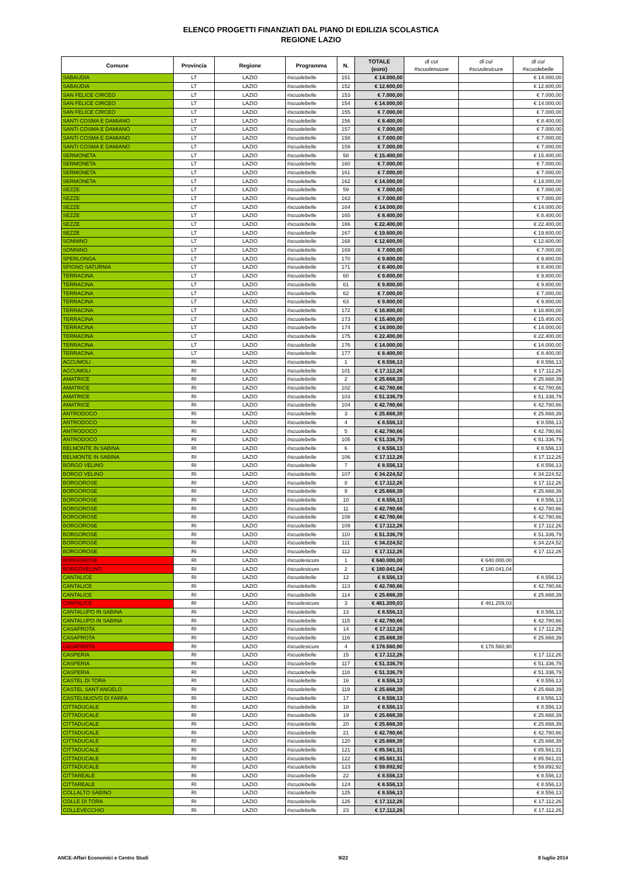ELENCO PROGETTI FINANZIATI DAL PIANO DI EDILIZIA SCOLASTICA
REGIONE LAZIO
| Comune | Provincia | Regione | Programma | N. | TOTALE (euro) | di cui #scuolenuove | di cui #scuolesicure | di cui #scuolebelle |
| --- | --- | --- | --- | --- | --- | --- | --- | --- |
| SABAUDIA | LT | LAZIO | #scuolebelle | 151 | € 14.000,00 | | | € 14.000,00 |
| SABAUDIA | LT | LAZIO | #scuolebelle | 152 | € 12.600,00 | | | € 12.600,00 |
| SAN FELICE CIRCEO | LT | LAZIO | #scuolebelle | 153 | € 7.000,00 | | | € 7.000,00 |
| SAN FELICE CIRCEO | LT | LAZIO | #scuolebelle | 154 | € 14.000,00 | | | € 14.000,00 |
| SAN FELICE CIRCEO | LT | LAZIO | #scuolebelle | 155 | € 7.000,00 | | | € 7.000,00 |
| SANTI COSMA E DAMIANO | LT | LAZIO | #scuolebelle | 156 | € 8.400,00 | | | € 8.400,00 |
| SANTI COSMA E DAMIANO | LT | LAZIO | #scuolebelle | 157 | € 7.000,00 | | | € 7.000,00 |
| SANTI COSMA E DAMIANO | LT | LAZIO | #scuolebelle | 158 | € 7.000,00 | | | € 7.000,00 |
| SANTI COSMA E DAMIANO | LT | LAZIO | #scuolebelle | 159 | € 7.000,00 | | | € 7.000,00 |
| SERMONETA | LT | LAZIO | #scuolebelle | 58 | € 15.400,00 | | | € 15.400,00 |
| SERMONETA | LT | LAZIO | #scuolebelle | 160 | € 7.000,00 | | | € 7.000,00 |
| SERMONETA | LT | LAZIO | #scuolebelle | 161 | € 7.000,00 | | | € 7.000,00 |
| SERMONETA | LT | LAZIO | #scuolebelle | 162 | € 14.000,00 | | | € 14.000,00 |
| SEZZE | LT | LAZIO | #scuolebelle | 59 | € 7.000,00 | | | € 7.000,00 |
| SEZZE | LT | LAZIO | #scuolebelle | 163 | € 7.000,00 | | | € 7.000,00 |
| SEZZE | LT | LAZIO | #scuolebelle | 164 | € 14.000,00 | | | € 14.000,00 |
| SEZZE | LT | LAZIO | #scuolebelle | 165 | € 8.400,00 | | | € 8.400,00 |
| SEZZE | LT | LAZIO | #scuolebelle | 166 | € 22.400,00 | | | € 22.400,00 |
| SEZZE | LT | LAZIO | #scuolebelle | 167 | € 19.600,00 | | | € 19.600,00 |
| SONNINO | LT | LAZIO | #scuolebelle | 168 | € 12.600,00 | | | € 12.600,00 |
| SONNINO | LT | LAZIO | #scuolebelle | 169 | € 7.000,00 | | | € 7.000,00 |
| SPERLONGA | LT | LAZIO | #scuolebelle | 170 | € 9.800,00 | | | € 9.800,00 |
| SPIGNO SATURNIA | LT | LAZIO | #scuolebelle | 171 | € 8.400,00 | | | € 8.400,00 |
| TERRACINA | LT | LAZIO | #scuolebelle | 60 | € 9.800,00 | | | € 9.800,00 |
| TERRACINA | LT | LAZIO | #scuolebelle | 61 | € 9.800,00 | | | € 9.800,00 |
| TERRACINA | LT | LAZIO | #scuolebelle | 62 | € 7.000,00 | | | € 7.000,00 |
| TERRACINA | LT | LAZIO | #scuolebelle | 63 | € 9.800,00 | | | € 9.800,00 |
| TERRACINA | LT | LAZIO | #scuolebelle | 172 | € 16.800,00 | | | € 16.800,00 |
| TERRACINA | LT | LAZIO | #scuolebelle | 173 | € 15.400,00 | | | € 15.400,00 |
| TERRACINA | LT | LAZIO | #scuolebelle | 174 | € 14.000,00 | | | € 14.000,00 |
| TERRACINA | LT | LAZIO | #scuolebelle | 175 | € 22.400,00 | | | € 22.400,00 |
| TERRACINA | LT | LAZIO | #scuolebelle | 176 | € 14.000,00 | | | € 14.000,00 |
| TERRACINA | LT | LAZIO | #scuolebelle | 177 | € 8.400,00 | | | € 8.400,00 |
| ACCUMOLI | RI | LAZIO | #scuolebelle | 1 | € 8.556,13 | | | € 8.556,13 |
| ACCUMOLI | RI | LAZIO | #scuolebelle | 101 | € 17.112,26 | | | € 17.112,26 |
| AMATRICE | RI | LAZIO | #scuolebelle | 2 | € 25.668,39 | | | € 25.668,39 |
| AMATRICE | RI | LAZIO | #scuolebelle | 102 | € 42.780,66 | | | € 42.780,66 |
| AMATRICE | RI | LAZIO | #scuolebelle | 103 | € 51.336,79 | | | € 51.336,79 |
| AMATRICE | RI | LAZIO | #scuolebelle | 104 | € 42.780,66 | | | € 42.780,66 |
| ANTRODOCO | RI | LAZIO | #scuolebelle | 3 | € 25.668,39 | | | € 25.668,39 |
| ANTRODOCO | RI | LAZIO | #scuolebelle | 4 | € 8.556,13 | | | € 8.556,13 |
| ANTRODOCO | RI | LAZIO | #scuolebelle | 5 | € 42.780,66 | | | € 42.780,66 |
| ANTRODOCO | RI | LAZIO | #scuolebelle | 105 | € 51.336,79 | | | € 51.336,79 |
| BELMONTE IN SABINA | RI | LAZIO | #scuolebelle | 6 | € 8.556,13 | | | € 8.556,13 |
| BELMONTE IN SABINA | RI | LAZIO | #scuolebelle | 106 | € 17.112,26 | | | € 17.112,26 |
| BORGO VELINO | RI | LAZIO | #scuolebelle | 7 | € 8.556,13 | | | € 8.556,13 |
| BORGO VELINO | RI | LAZIO | #scuolebelle | 107 | € 34.224,52 | | | € 34.224,52 |
| BORGOROSE | RI | LAZIO | #scuolebelle | 8 | € 17.112,26 | | | € 17.112,26 |
| BORGOROSE | RI | LAZIO | #scuolebelle | 9 | € 25.668,39 | | | € 25.668,39 |
| BORGOROSE | RI | LAZIO | #scuolebelle | 10 | € 8.556,13 | | | € 8.556,13 |
| BORGOROSE | RI | LAZIO | #scuolebelle | 11 | € 42.780,66 | | | € 42.780,66 |
| BORGOROSE | RI | LAZIO | #scuolebelle | 108 | € 42.780,66 | | | € 42.780,66 |
| BORGOROSE | RI | LAZIO | #scuolebelle | 109 | € 17.112,26 | | | € 17.112,26 |
| BORGOROSE | RI | LAZIO | #scuolebelle | 110 | € 51.336,79 | | | € 51.336,79 |
| BORGOROSE | RI | LAZIO | #scuolebelle | 111 | € 34.224,52 | | | € 34.224,52 |
| BORGOROSE | RI | LAZIO | #scuolebelle | 112 | € 17.112,26 | | | € 17.112,26 |
| BORGOROSE | RI | LAZIO | #scuolesicure | 1 | € 640.000,00 | | € 640.000,00 | |
| BORGOVELINO | RI | LAZIO | #scuolesicure | 2 | € 180.041,04 | | € 180.041,04 | |
| CANTALICE | RI | LAZIO | #scuolebelle | 12 | € 8.556,13 | | | € 8.556,13 |
| CANTALICE | RI | LAZIO | #scuolebelle | 113 | € 42.780,66 | | | € 42.780,66 |
| CANTALICE | RI | LAZIO | #scuolebelle | 114 | € 25.668,39 | | | € 25.668,39 |
| CANTALICE | RI | LAZIO | #scuolesicure | 3 | € 461.209,03 | | € 461.209,03 | |
| CANTALUPO IN SABINA | RI | LAZIO | #scuolebelle | 13 | € 8.556,13 | | | € 8.556,13 |
| CANTALUPO IN SABINA | RI | LAZIO | #scuolebelle | 115 | € 42.780,66 | | | € 42.780,66 |
| CASAPROTA | RI | LAZIO | #scuolebelle | 14 | € 17.112,26 | | | € 17.112,26 |
| CASAPROTA | RI | LAZIO | #scuolebelle | 116 | € 25.668,39 | | | € 25.668,39 |
| CASAPROTA | RI | LAZIO | #scuolesicure | 4 | € 178.560,90 | | € 178.560,90 | |
| CASPERIA | RI | LAZIO | #scuolebelle | 15 | € 17.112,26 | | | € 17.112,26 |
| CASPERIA | RI | LAZIO | #scuolebelle | 117 | € 51.336,79 | | | € 51.336,79 |
| CASPERIA | RI | LAZIO | #scuolebelle | 118 | € 51.336,79 | | | € 51.336,79 |
| CASTEL DI TORA | RI | LAZIO | #scuolebelle | 16 | € 8.556,13 | | | € 8.556,13 |
| CASTEL SANT'ANGELO | RI | LAZIO | #scuolebelle | 119 | € 25.668,39 | | | € 25.668,39 |
| CASTELNUOVO DI FARFA | RI | LAZIO | #scuolebelle | 17 | € 8.556,13 | | | € 8.556,13 |
| CITTADUCALE | RI | LAZIO | #scuolebelle | 18 | € 8.556,13 | | | € 8.556,13 |
| CITTADUCALE | RI | LAZIO | #scuolebelle | 19 | € 25.668,39 | | | € 25.668,39 |
| CITTADUCALE | RI | LAZIO | #scuolebelle | 20 | € 25.668,39 | | | € 25.668,39 |
| CITTADUCALE | RI | LAZIO | #scuolebelle | 21 | € 42.780,66 | | | € 42.780,66 |
| CITTADUCALE | RI | LAZIO | #scuolebelle | 120 | € 25.668,39 | | | € 25.668,39 |
| CITTADUCALE | RI | LAZIO | #scuolebelle | 121 | € 85.561,31 | | | € 85.561,31 |
| CITTADUCALE | RI | LAZIO | #scuolebelle | 122 | € 85.561,31 | | | € 85.561,31 |
| CITTADUCALE | RI | LAZIO | #scuolebelle | 123 | € 59.892,92 | | | € 59.892,92 |
| CITTAREALE | RI | LAZIO | #scuolebelle | 22 | € 8.556,13 | | | € 8.556,13 |
| CITTAREALE | RI | LAZIO | #scuolebelle | 124 | € 8.556,13 | | | € 8.556,13 |
| COLLALTO SABINO | RI | LAZIO | #scuolebelle | 125 | € 8.556,13 | | | € 8.556,13 |
| COLLE DI TORA | RI | LAZIO | #scuolebelle | 126 | € 17.112,26 | | | € 17.112,26 |
| COLLEVECCHIO | RI | LAZIO | #scuolebelle | 23 | € 17.112,26 | | | € 17.112,26 |
ANCE-Affari Economici e Centro Studi 9/22 8 luglio 2014